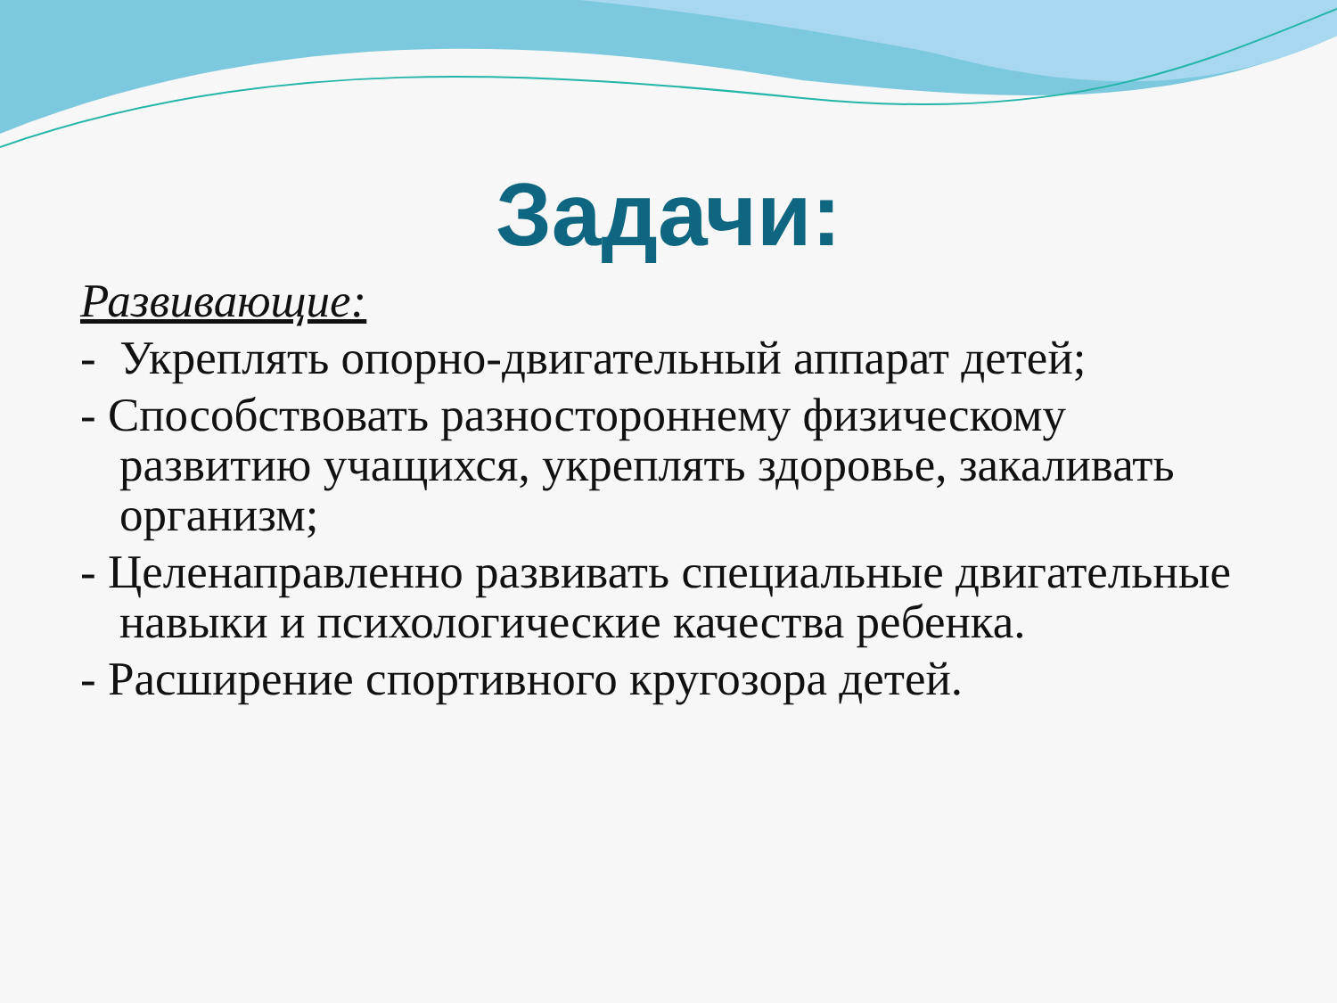Задачи:
Развивающие:
- Укреплять опорно-двигательный аппарат детей;
- Способствовать разностороннему физическому развитию учащихся, укреплять здоровье, закаливать организм;
- Целенаправленно развивать специальные двигательные навыки и психологические качества ребенка.
- Расширение спортивного кругозора детей.